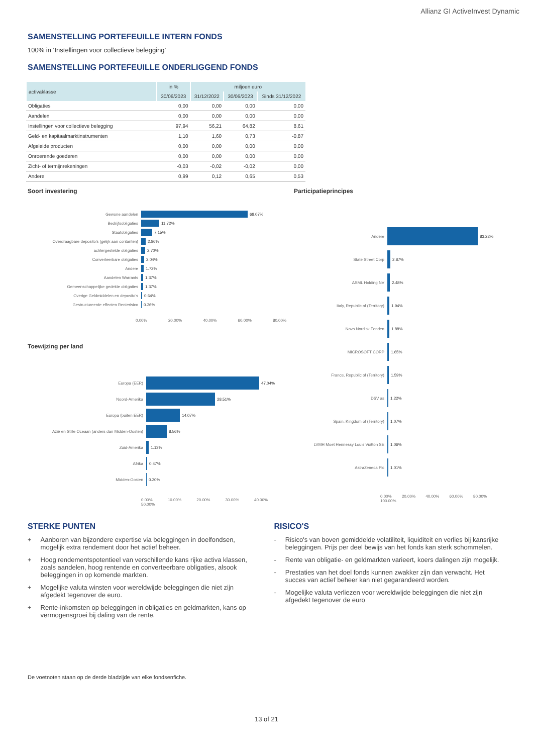Allianz GI ActiveInvest Dynamic
SAMENSTELLING PORTEFEUILLE INTERN FONDS
100% in ‘Instellingen voor collectieve belegging’
SAMENSTELLING PORTEFEUILLE ONDERLIGGEND FONDS
| activaklasse | in % | miljoen euro | | |
| --- | --- | --- | --- | --- |
| | 30/06/2023 | 31/12/2022 | 30/06/2023 | Sinds 31/12/2022 |
| Obligaties | 0,00 | 0,00 | 0,00 | 0,00 |
| Aandelen | 0,00 | 0,00 | 0,00 | 0,00 |
| Instellingen voor collectieve belegging | 97,94 | 56,21 | 64,82 | 8,61 |
| Geld- en kapitaalmarktinstrumenten | 1,10 | 1,60 | 0,73 | -0,87 |
| Afgeleide producten | 0,00 | 0,00 | 0,00 | 0,00 |
| Onroerende goederen | 0,00 | 0,00 | 0,00 | 0,00 |
| Zicht- of termijnrekeningen | -0,03 | -0,02 | -0,02 | 0,00 |
| Andere | 0,99 | 0,12 | 0,65 | 0,53 |
Soort investering
Gewone aandelen 68.07%
Bedrijfsobligaties 11.72%
Staatobligaties 7.15%
Overdraagbare deposito's (gelijk aan contanten)
2.86%
achtergestelde obligaties 2.70%
Converteerbare obligaties 2.04%
Andere 1.72%
Aandelen Warrants 1.37%
Gemeenschappelijke gedekte obligaties 1.37%
Overige Geldmiddelen en deposito's 0.64%
Gestructureerde effecten Renterisico 0.36%
0.00% 20.00% 40.00% 60.00% 80.00%
Toewijzing per land
Europa (EER) 47.04%
Noord-Amerika 28.51%
Europa (buiten EER) 14.07%
Azië en Stille Oceaan (anders dan Midden-Oosten)
8.56%
Zuid-Amerika 1.13%
Afrika 0.47%
Midden-Oosten 0.20%
0.00% 10.00% 20.00% 30.00% 40.00% 50.00%
Participatieprincipes
Andere 83.22%
State Street Corp 2.87%
ASML Holding NV 2.48%
Italy, Republic of (Territory) 1.94%
Novo Nordisk Fonden 1.88%
MICROSOFT CORP 1.65%
France, Republic of (Territory) 1.59%
DSV as 1.22%
Spain, Kingdom of (Territory) 1.07%
LVMH Moet Hennessy Louis Vuitton SE 1.06%
AstraZeneca Plc 1.01%
0.00% 20.00% 40.00% 60.00% 80.00% 100.00%
STERKE PUNTEN
+ Aanboren van bijzondere expertise via beleggingen in doelfondsen, mogelijk extra rendement door het actief beheer.
+ Hoog rendementspotentieel van verschillende kans rijke activa klassen, zoals aandelen, hoog rentende en converteerbare obligaties, alsook beleggingen in op komende markten.
+ Mogelijke valuta winsten voor wereldwijde beleggingen die niet zijn afgedekt tegenover de euro.
+ Rente-inkomsten op beleggingen in obligaties en geldmarkten, kans op vermogensgroei bij daling van de rente.
RISICO'S
- Risico's van boven gemiddelde volatiliteit, liquiditeit en verlies bij kansrijke beleggingen. Prijs per deel bewijs van het fonds kan sterk schommelen.
- Rente van obligatie- en geldmarkten varieert, koers dalingen zijn mogelijk.
- Prestaties van het doel fonds kunnen zwakker zijn dan verwacht. Het succes van actief beheer kan niet gegarandeerd worden.
- Mogelijke valuta verliezen voor wereldwijde beleggingen die niet zijn afgedekt tegenover de euro
De voetnoten staan op de derde bladzijde van elke fondsenfiche.
13 of 21